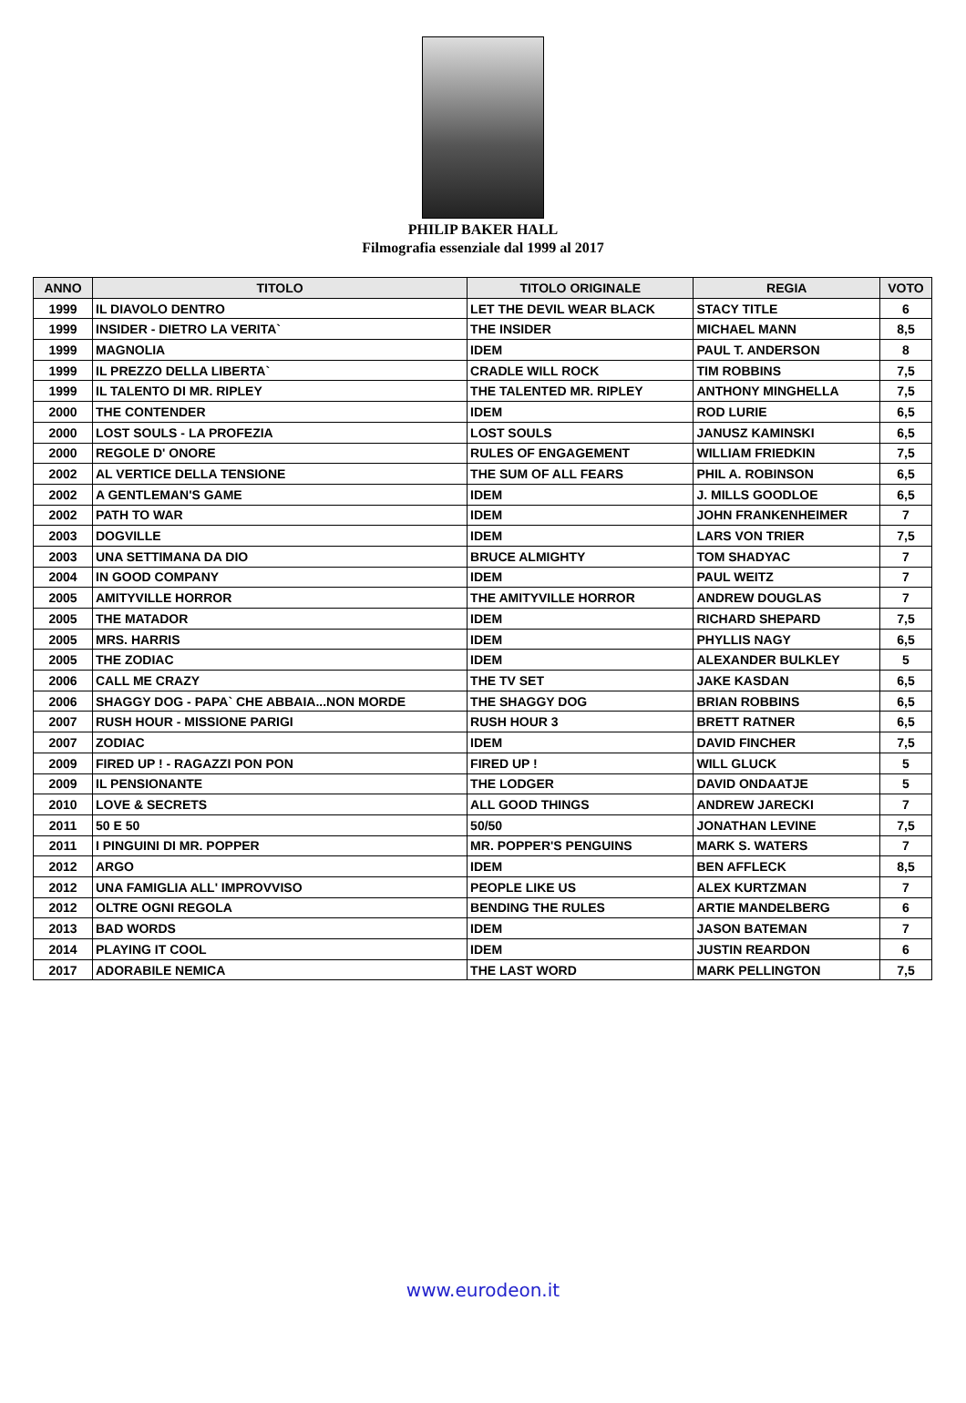PHILIP BAKER HALL
Filmografia essenziale dal 1999 al 2017
| ANNO | TITOLO | TITOLO ORIGINALE | REGIA | VOTO |
| --- | --- | --- | --- | --- |
| 1999 | IL DIAVOLO DENTRO | LET THE DEVIL WEAR BLACK | STACY TITLE | 6 |
| 1999 | INSIDER - DIETRO LA VERITA` | THE INSIDER | MICHAEL MANN | 8,5 |
| 1999 | MAGNOLIA | IDEM | PAUL T. ANDERSON | 8 |
| 1999 | IL PREZZO DELLA LIBERTA` | CRADLE WILL ROCK | TIM ROBBINS | 7,5 |
| 1999 | IL TALENTO DI MR. RIPLEY | THE TALENTED MR. RIPLEY | ANTHONY MINGHELLA | 7,5 |
| 2000 | THE CONTENDER | IDEM | ROD LURIE | 6,5 |
| 2000 | LOST SOULS - LA PROFEZIA | LOST SOULS | JANUSZ KAMINSKI | 6,5 |
| 2000 | REGOLE D' ONORE | RULES OF ENGAGEMENT | WILLIAM FRIEDKIN | 7,5 |
| 2002 | AL VERTICE DELLA TENSIONE | THE SUM OF ALL FEARS | PHIL A. ROBINSON | 6,5 |
| 2002 | A GENTLEMAN'S GAME | IDEM | J. MILLS GOODLOE | 6,5 |
| 2002 | PATH TO WAR | IDEM | JOHN FRANKENHEIMER | 7 |
| 2003 | DOGVILLE | IDEM | LARS VON TRIER | 7,5 |
| 2003 | UNA SETTIMANA DA DIO | BRUCE ALMIGHTY | TOM SHADYAC | 7 |
| 2004 | IN GOOD COMPANY | IDEM | PAUL WEITZ | 7 |
| 2005 | AMITYVILLE HORROR | THE AMITYVILLE HORROR | ANDREW DOUGLAS | 7 |
| 2005 | THE MATADOR | IDEM | RICHARD SHEPARD | 7,5 |
| 2005 | MRS. HARRIS | IDEM | PHYLLIS NAGY | 6,5 |
| 2005 | THE ZODIAC | IDEM | ALEXANDER BULKLEY | 5 |
| 2006 | CALL ME CRAZY | THE TV SET | JAKE KASDAN | 6,5 |
| 2006 | SHAGGY DOG - PAPA` CHE ABBAIA...NON MORDE | THE SHAGGY DOG | BRIAN ROBBINS | 6,5 |
| 2007 | RUSH HOUR - MISSIONE PARIGI | RUSH HOUR 3 | BRETT RATNER | 6,5 |
| 2007 | ZODIAC | IDEM | DAVID FINCHER | 7,5 |
| 2009 | FIRED UP ! - RAGAZZI PON PON | FIRED UP ! | WILL GLUCK | 5 |
| 2009 | IL PENSIONANTE | THE LODGER | DAVID ONDAATJE | 5 |
| 2010 | LOVE & SECRETS | ALL GOOD THINGS | ANDREW JARECKI | 7 |
| 2011 | 50 E 50 | 50/50 | JONATHAN LEVINE | 7,5 |
| 2011 | I PINGUINI DI MR. POPPER | MR. POPPER'S PENGUINS | MARK S. WATERS | 7 |
| 2012 | ARGO | IDEM | BEN AFFLECK | 8,5 |
| 2012 | UNA FAMIGLIA ALL' IMPROVVISO | PEOPLE LIKE US | ALEX KURTZMAN | 7 |
| 2012 | OLTRE OGNI REGOLA | BENDING THE RULES | ARTIE MANDELBERG | 6 |
| 2013 | BAD WORDS | IDEM | JASON BATEMAN | 7 |
| 2014 | PLAYING IT COOL | IDEM | JUSTIN REARDON | 6 |
| 2017 | ADORABILE NEMICA | THE LAST WORD | MARK PELLINGTON | 7,5 |
www.eurodeon.it